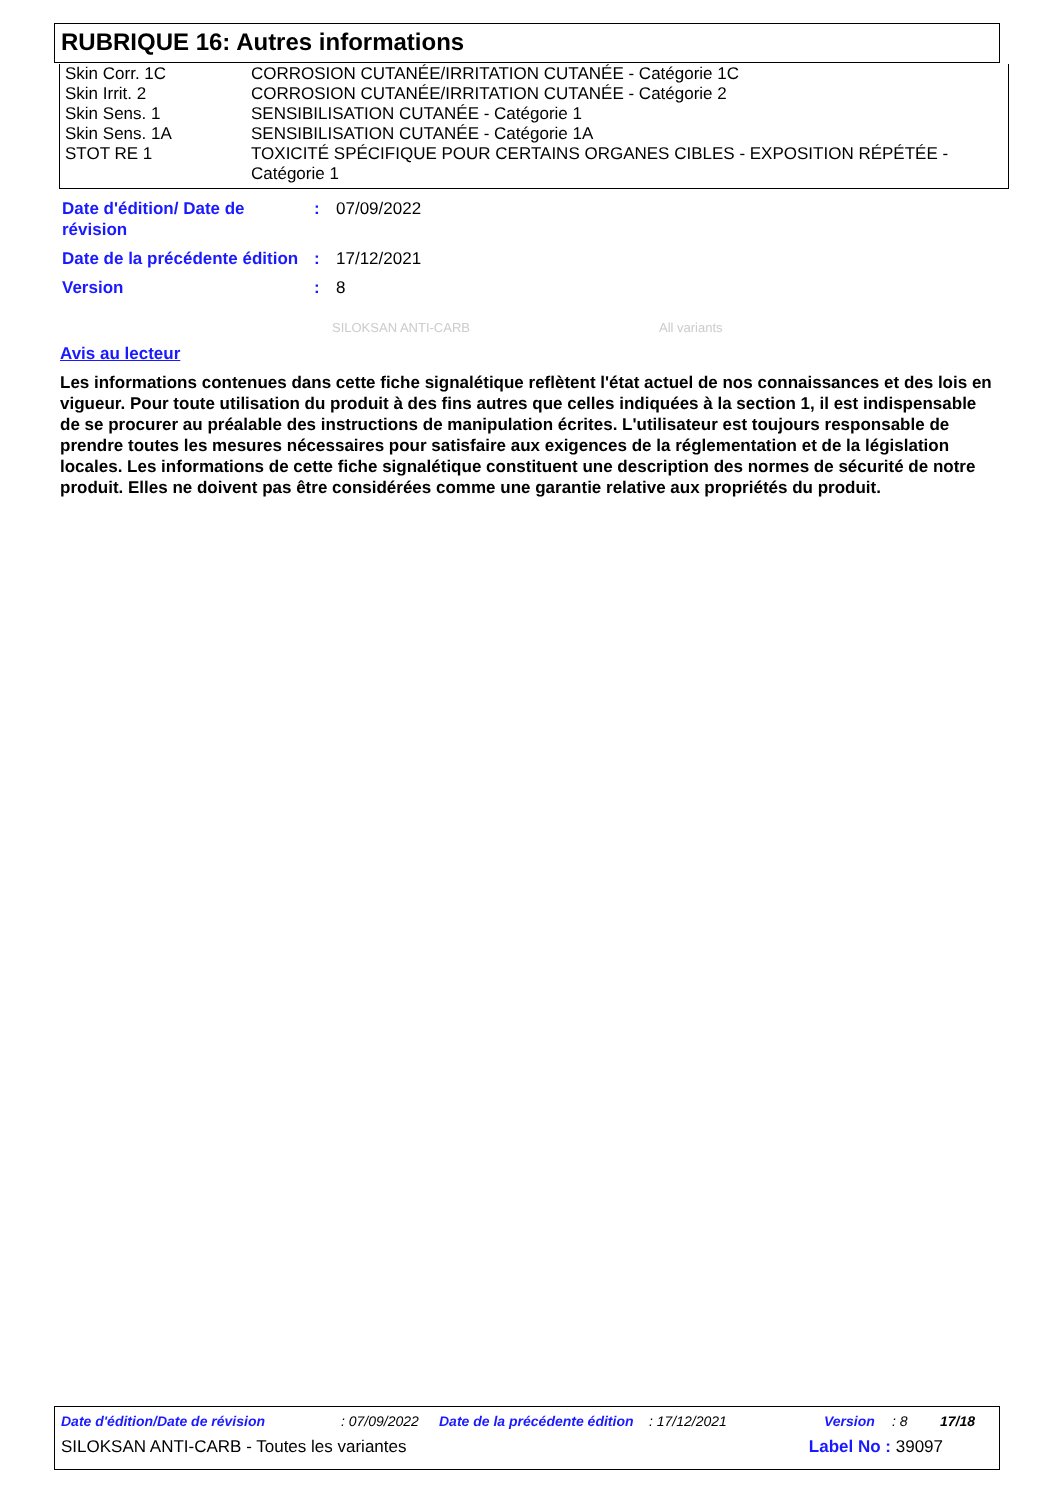RUBRIQUE 16: Autres informations
| Skin Corr. 1C | CORROSION CUTANÉE/IRRITATION CUTANÉE - Catégorie 1C |
| Skin Irrit. 2 | CORROSION CUTANÉE/IRRITATION CUTANÉE - Catégorie 2 |
| Skin Sens. 1 | SENSIBILISATION CUTANÉE - Catégorie 1 |
| Skin Sens. 1A | SENSIBILISATION CUTANÉE - Catégorie 1A |
| STOT RE 1 | TOXICITÉ SPÉCIFIQUE POUR CERTAINS ORGANES CIBLES - EXPOSITION RÉPÉTÉE - Catégorie 1 |
| Date d'édition/ Date de révision | : | 07/09/2022 |
| Date de la précédente édition | : | 17/12/2021 |
| Version | : | 8 |
SILOKSAN ANTI-CARB All variants
Avis au lecteur
Les informations contenues dans cette fiche signalétique reflètent l'état actuel de nos connaissances et des lois en vigueur. Pour toute utilisation du produit à des fins autres que celles indiquées à la section 1, il est indispensable de se procurer au préalable des instructions de manipulation écrites. L'utilisateur est toujours responsable de prendre toutes les mesures nécessaires pour satisfaire aux exigences de la réglementation et de la législation locales. Les informations de cette fiche signalétique constituent une description des normes de sécurité de notre produit. Elles ne doivent pas être considérées comme une garantie relative aux propriétés du produit.
Date d'édition/Date de révision: 07/09/2022 Date de la précédente édition: 17/12/2021 Version: 8 17/18
SILOKSAN ANTI-CARB - Toutes les variantes Label No : 39097